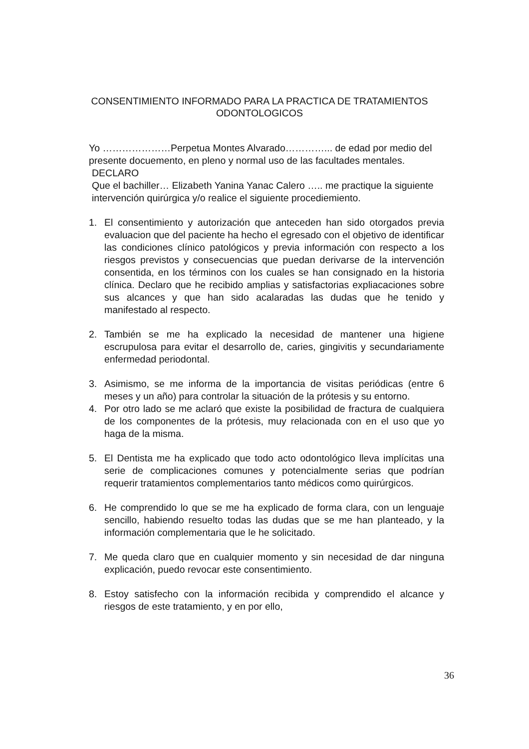CONSENTIMIENTO INFORMADO PARA LA PRACTICA DE TRATAMIENTOS
ODONTOLOGICOS
Yo …………………Perpetua Montes Alvarado…………... de edad por medio del presente docuemento, en pleno y normal uso de las facultades mentales.
DECLARO
Que el bachiller… Elizabeth Yanina Yanac Calero ….. me practique la siguiente intervención quirúrgica y/o realice el siguiente procediemiento.
1. El consentimiento y autorización que anteceden han sido otorgados previa evaluacion que del paciente ha hecho el egresado con el objetivo de identificar las condiciones clínico patológicos y previa información con respecto a los riesgos previstos y consecuencias que puedan derivarse de la intervención consentida, en los términos con los cuales se han consignado en la historia clínica. Declaro que he recibido amplias y satisfactorias expliacaciones sobre sus alcances y que han sido acalaradas las dudas que he tenido y manifestado al respecto.
2. También se me ha explicado la necesidad de mantener una higiene escrupulosa para evitar el desarrollo de, caries, gingivitis y secundariamente enfermedad periodontal.
3. Asimismo, se me informa de la importancia de visitas periódicas (entre 6 meses y un año) para controlar la situación de la prótesis y su entorno.
4. Por otro lado se me aclaró que existe la posibilidad de fractura de cualquiera de los componentes de la prótesis, muy relacionada con en el uso que yo haga de la misma.
5. El Dentista me ha explicado que todo acto odontológico lleva implícitas una serie de complicaciones comunes y potencialmente serias que podrían requerir tratamientos complementarios tanto médicos como quirúrgicos.
6. He comprendido lo que se me ha explicado de forma clara, con un lenguaje sencillo, habiendo resuelto todas las dudas que se me han planteado, y la información complementaria que le he solicitado.
7. Me queda claro que en cualquier momento y sin necesidad de dar ninguna explicación, puedo revocar este consentimiento.
8. Estoy satisfecho con la información recibida y comprendido el alcance y riesgos de este tratamiento, y en por ello,
36